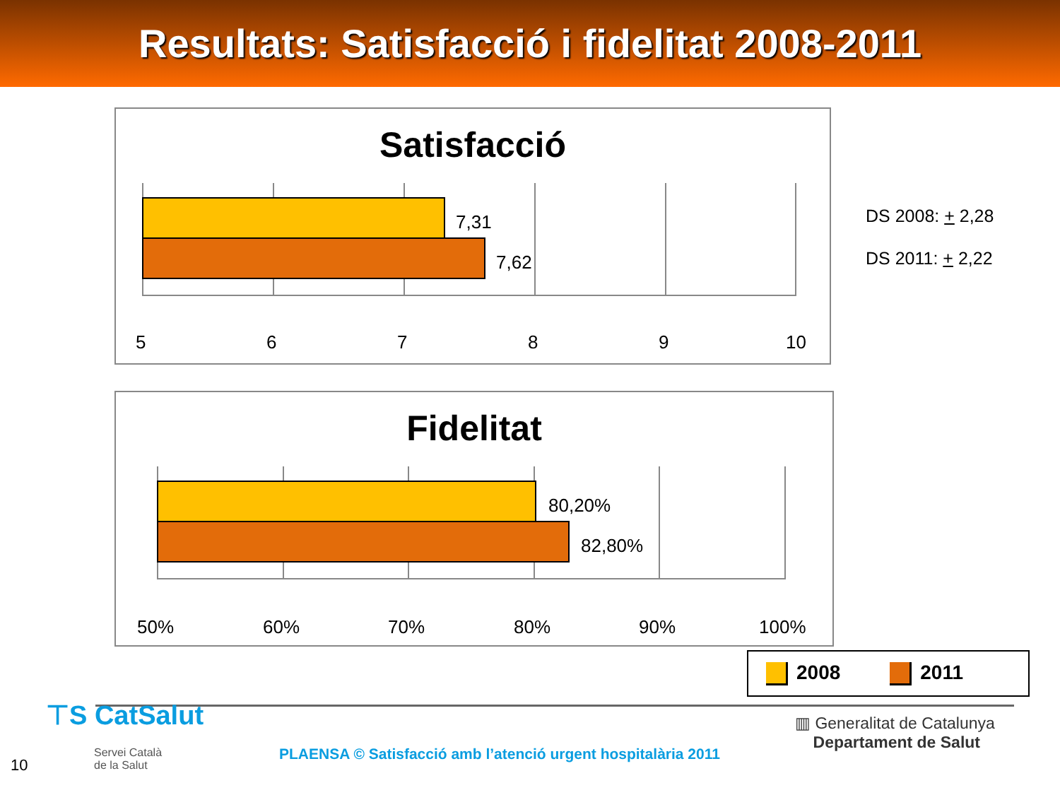Resultats: Satisfacció i fidelitat 2008-2011
Satisfacció
7,31
7,62
5 6 7 8 9 10
Fidelitat
80,20%
82,80%
50% 60% 70% 80% 90% 100%
DS 2008: + 2,28
DS 2011: + 2,22
2008 2011
⊤S CatSalut
Servei Català
de la Salut
PLAENSA © Satisfacció amb l’atenció urgent hospitalària 2011
▥ Generalitat de Catalunya
Departament de Salut
10